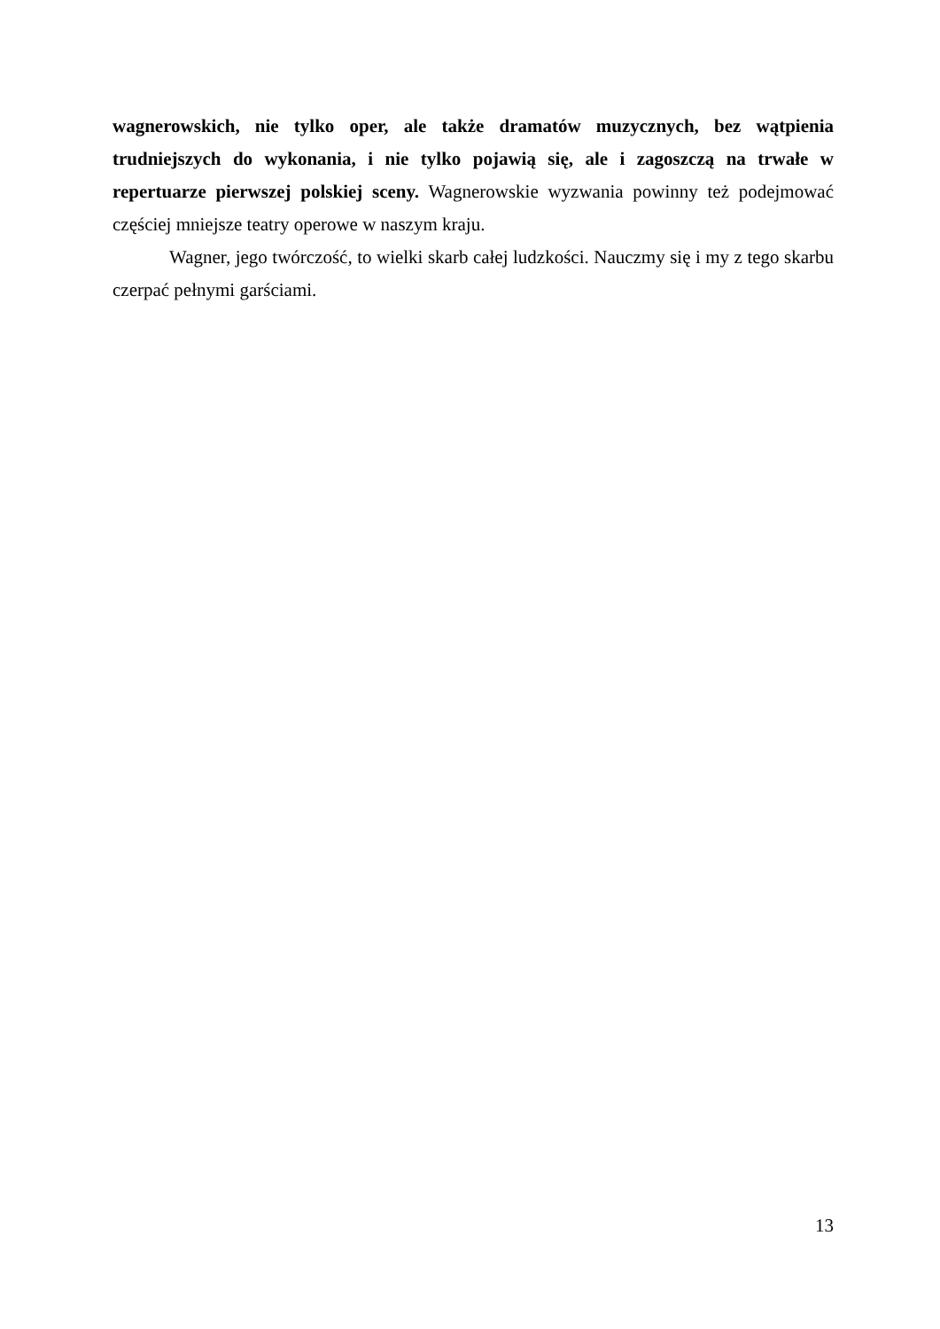wagnerowskich, nie tylko oper, ale także dramatów muzycznych, bez wątpienia trudniejszych do wykonania, i nie tylko pojawią się, ale i zagoszczą na trwałe w repertuarze pierwszej polskiej sceny. Wagnerowskie wyzwania powinny też podejmować częściej mniejsze teatry operowe w naszym kraju.
Wagner, jego twórczość, to wielki skarb całej ludzkości. Nauczmy się i my z tego skarbu czerpać pełnymi garściami.
13